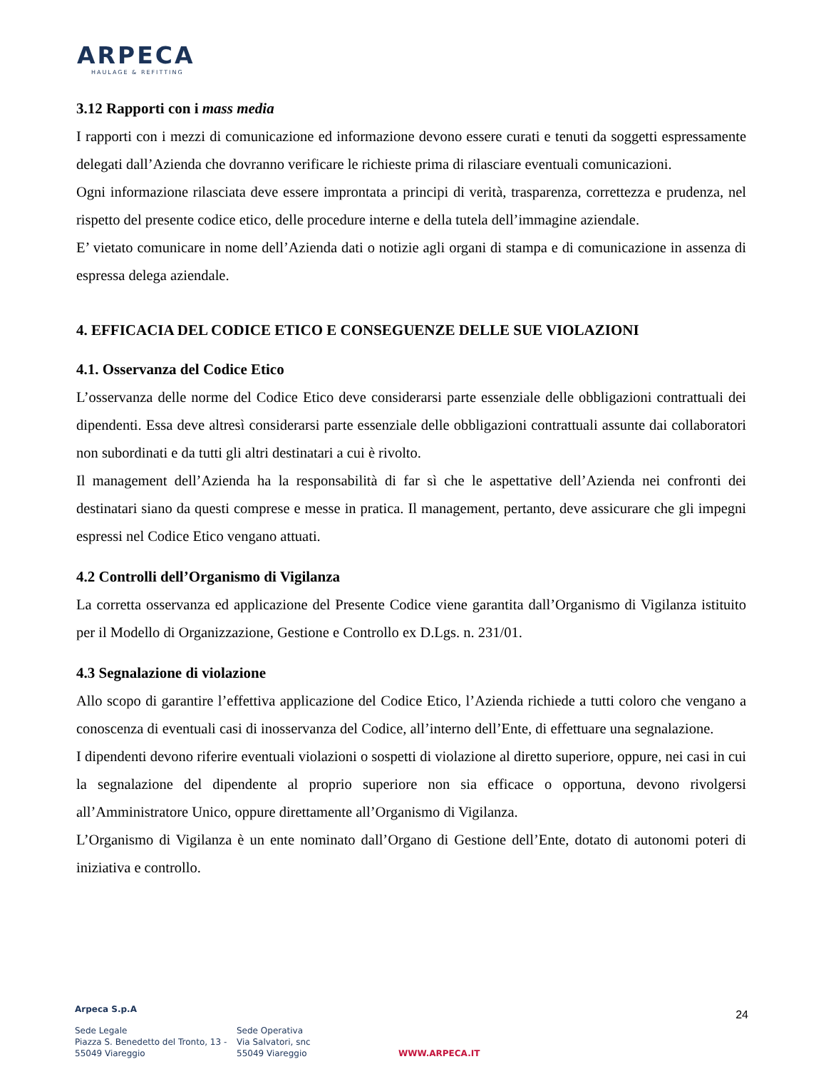ARPECA
HAULAGE & REFITTING
3.12 Rapporti con i mass media
I rapporti con i mezzi di comunicazione ed informazione devono essere curati e tenuti da soggetti espressamente delegati dall’Azienda che dovranno verificare le richieste prima di rilasciare eventuali comunicazioni.
Ogni informazione rilasciata deve essere improntata a principi di verità, trasparenza, correttezza e prudenza, nel rispetto del presente codice etico, delle procedure interne e della tutela dell’immagine aziendale.
E’ vietato comunicare in nome dell’Azienda dati o notizie agli organi di stampa e di comunicazione in assenza di espressa delega aziendale.
4. EFFICACIA DEL CODICE ETICO E CONSEGUENZE DELLE SUE VIOLAZIONI
4.1. Osservanza del Codice Etico
L’osservanza delle norme del Codice Etico deve considerarsi parte essenziale delle obbligazioni contrattuali dei dipendenti. Essa deve altresì considerarsi parte essenziale delle obbligazioni contrattuali assunte dai collaboratori non subordinati e da tutti gli altri destinatari a cui è rivolto.
Il management dell’Azienda ha la responsabilità di far sì che le aspettative dell’Azienda nei confronti dei destinatari siano da questi comprese e messe in pratica. Il management, pertanto, deve assicurare che gli impegni espressi nel Codice Etico vengano attuati.
4.2 Controlli dell’Organismo di Vigilanza
La corretta osservanza ed applicazione del Presente Codice viene garantita dall’Organismo di Vigilanza istituito per il Modello di Organizzazione, Gestione e Controllo ex D.Lgs. n. 231/01.
4.3 Segnalazione di violazione
Allo scopo di garantire l’effettiva applicazione del Codice Etico, l’Azienda richiede a tutti coloro che vengano a conoscenza di eventuali casi di inosservanza del Codice, all’interno dell’Ente, di effettuare una segnalazione.
I dipendenti devono riferire eventuali violazioni o sospetti di violazione al diretto superiore, oppure, nei casi in cui la segnalazione del dipendente al proprio superiore non sia efficace o opportuna, devono rivolgersi all’Amministratore Unico, oppure direttamente all’Organismo di Vigilanza.
L’Organismo di Vigilanza è un ente nominato dall’Organo di Gestione dell’Ente, dotato di autonomi poteri di iniziativa e controllo.
Arpeca S.p.A
24
Sede Legale
Piazza S. Benedetto del Tronto, 13 -
55049 Viareggio
Sede Operativa
Via Salvatori, snc
55049 Viareggio
WWW.ARPECA.IT